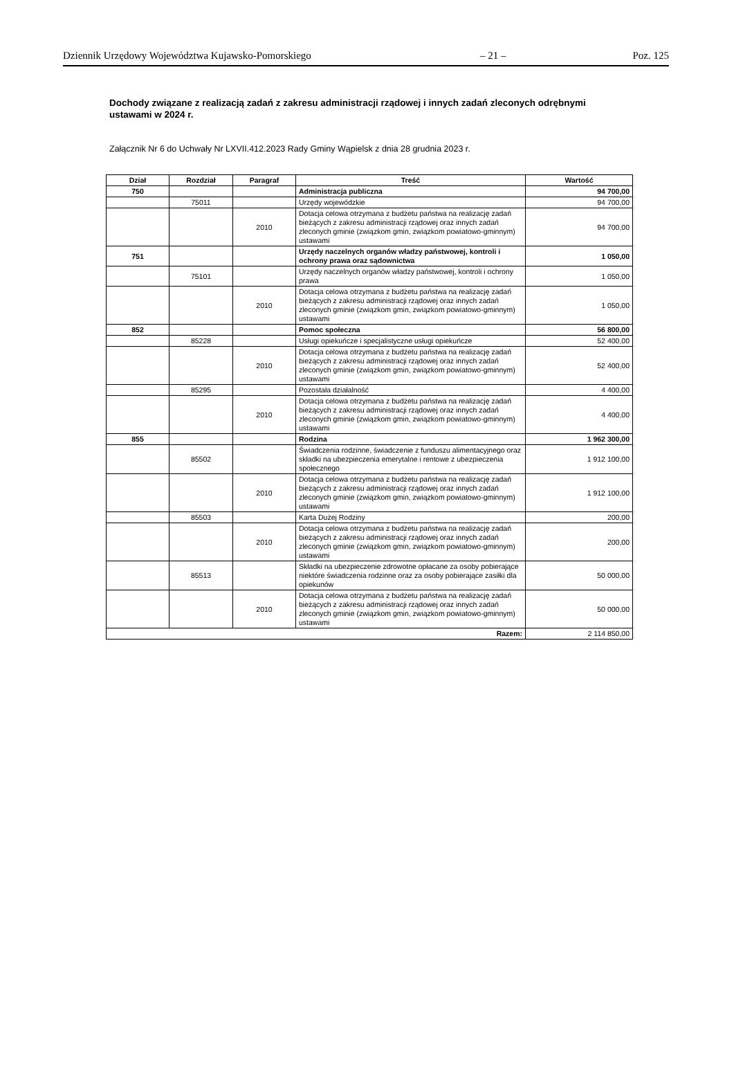Dziennik Urzędowy Województwa Kujawsko-Pomorskiego – 21 – Poz. 125
Dochody związane z realizacją zadań z zakresu administracji rządowej i innych zadań zleconych odrębnymi ustawami w 2024 r.
Załącznik Nr 6 do Uchwały Nr LXVII.412.2023 Rady Gminy Wąpielsk z dnia 28 grudnia 2023 r.
| Dział | Rozdział | Paragraf | Treść | Wartość |
| --- | --- | --- | --- | --- |
| 750 | | | Administracja publiczna | 94 700,00 |
| | 75011 | | Urzędy wojewódzkie | 94 700,00 |
| | | 2010 | Dotacja celowa otrzymana z budżetu państwa na realizację zadań bieżących z zakresu administracji rządowej oraz innych zadań zleconych gminie (związkom gmin, związkom powiatowo-gminnym) ustawami | 94 700,00 |
| 751 | | | Urzędy naczelnych organów władzy państwowej, kontroli i ochrony prawa oraz sądownictwa | 1 050,00 |
| | 75101 | | Urzędy naczelnych organów władzy państwowej, kontroli i ochrony prawa | 1 050,00 |
| | | 2010 | Dotacja celowa otrzymana z budżetu państwa na realizację zadań bieżących z zakresu administracji rządowej oraz innych zadań zleconych gminie (związkom gmin, związkom powiatowo-gminnym) ustawami | 1 050,00 |
| 852 | | | Pomoc społeczna | 56 800,00 |
| | 85228 | | Usługi opiekuńcze i specjalistyczne usługi opiekuńcze | 52 400,00 |
| | | 2010 | Dotacja celowa otrzymana z budżetu państwa na realizację zadań bieżących z zakresu administracji rządowej oraz innych zadań zleconych gminie (związkom gmin, związkom powiatowo-gminnym) ustawami | 52 400,00 |
| | 85295 | | Pozostała działalność | 4 400,00 |
| | | 2010 | Dotacja celowa otrzymana z budżetu państwa na realizację zadań bieżących z zakresu administracji rządowej oraz innych zadań zleconych gminie (związkom gmin, związkom powiatowo-gminnym) ustawami | 4 400,00 |
| 855 | | | Rodzina | 1 962 300,00 |
| | 85502 | | Świadczenia rodzinne, świadczenie z funduszu alimentacyjnego oraz składki na ubezpieczenia emerytalne i rentowe z ubezpieczenia społecznego | 1 912 100,00 |
| | | 2010 | Dotacja celowa otrzymana z budżetu państwa na realizację zadań bieżących z zakresu administracji rządowej oraz innych zadań zleconych gminie (związkom gmin, związkom powiatowo-gminnym) ustawami | 1 912 100,00 |
| | 85503 | | Karta Dużej Rodziny | 200,00 |
| | | 2010 | Dotacja celowa otrzymana z budżetu państwa na realizację zadań bieżących z zakresu administracji rządowej oraz innych zadań zleconych gminie (związkom gmin, związkom powiatowo-gminnym) ustawami | 200,00 |
| | 85513 | | Składki na ubezpieczenie zdrowotne opłacane za osoby pobierające niektóre świadczenia rodzinne oraz za osoby pobierające zasiłki dla opiekunów | 50 000,00 |
| | | 2010 | Dotacja celowa otrzymana z budżetu państwa na realizację zadań bieżących z zakresu administracji rządowej oraz innych zadań zleconych gminie (związkom gmin, związkom powiatowo-gminnym) ustawami | 50 000,00 |
| Razem: | | | | 2 114 850,00 |